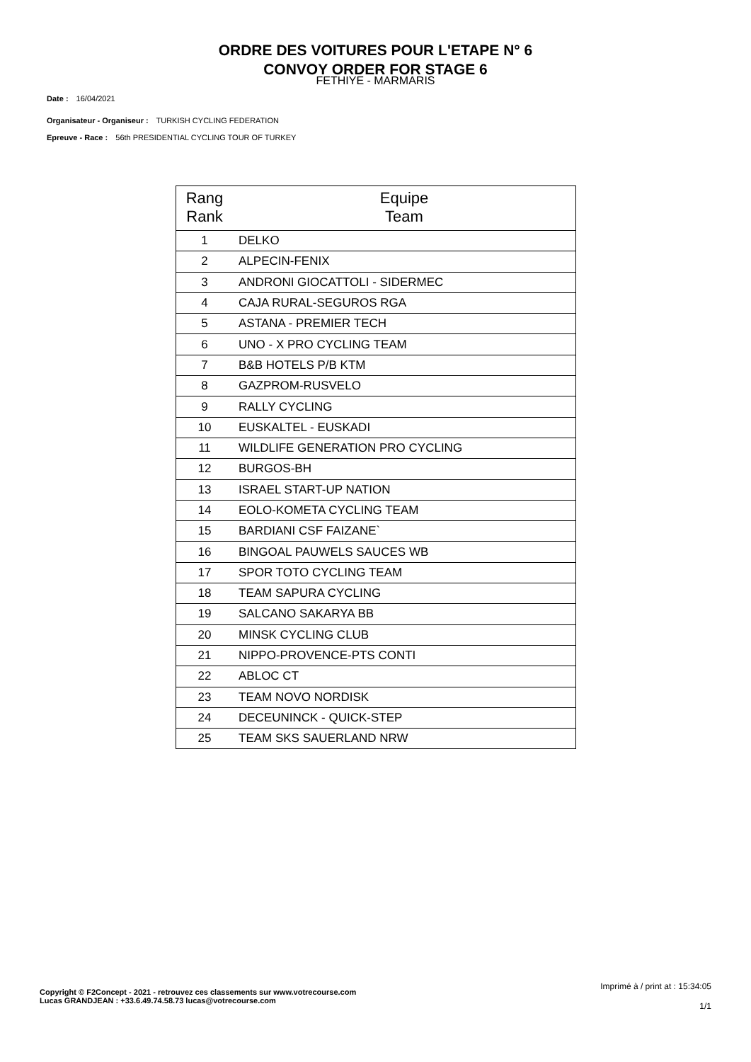ORDRE DES VOITURES POUR L'ETAPE N° 6
CONVOY ORDER FOR STAGE 6
FETHIYE - MARMARIS
Date : 16/04/2021
Organisateur - Organiseur : TURKISH CYCLING FEDERATION
Epreuve - Race : 56th PRESIDENTIAL CYCLING TOUR OF TURKEY
| Rang Rank | Equipe Team |
| --- | --- |
| 1 | DELKO |
| 2 | ALPECIN-FENIX |
| 3 | ANDRONI GIOCATTOLI - SIDERMEC |
| 4 | CAJA RURAL-SEGUROS RGA |
| 5 | ASTANA - PREMIER TECH |
| 6 | UNO - X PRO CYCLING TEAM |
| 7 | B&B HOTELS P/B KTM |
| 8 | GAZPROM-RUSVELO |
| 9 | RALLY CYCLING |
| 10 | EUSKALTEL - EUSKADI |
| 11 | WILDLIFE GENERATION PRO CYCLING |
| 12 | BURGOS-BH |
| 13 | ISRAEL START-UP NATION |
| 14 | EOLO-KOMETA CYCLING TEAM |
| 15 | BARDIANI CSF FAIZANE` |
| 16 | BINGOAL PAUWELS SAUCES WB |
| 17 | SPOR TOTO CYCLING TEAM |
| 18 | TEAM SAPURA CYCLING |
| 19 | SALCANO SAKARYA BB |
| 20 | MINSK CYCLING CLUB |
| 21 | NIPPO-PROVENCE-PTS CONTI |
| 22 | ABLOC CT |
| 23 | TEAM NOVO NORDISK |
| 24 | DECEUNINCK - QUICK-STEP |
| 25 | TEAM SKS SAUERLAND NRW |
Copyright © F2Concept - 2021 - retrouvez ces classements sur www.votrecourse.com
Lucas GRANDJEAN : +33.6.49.74.58.73 lucas@votrecourse.com
Imprimé à / print at : 15:34:05
1/1